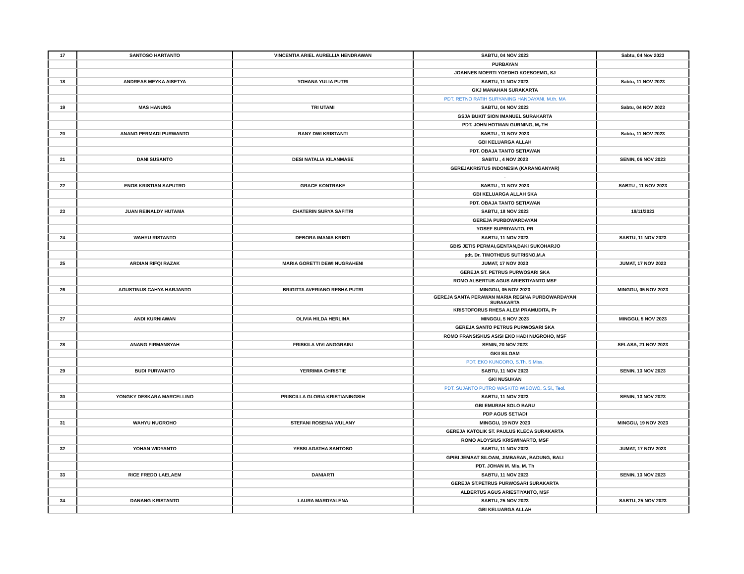| 17 | SANTOSO HARTANTO | VINCENTIA ARIEL AURELLIA HENDRAWAN | SABTU, 04 NOV 2023 | Sabtu, 04 Nov 2023 |
| | | | PURBAYAN | |
| | | | JOANNES MOERTI YOEDHO KOESOEMO, SJ | |
| 18 | ANDREAS MEYKA AISETYA | YOHANA YULIA PUTRI | SABTU, 11 NOV 2023 | Sabtu, 11 NOV 2023 |
| | | | GKJ MANAHAN SURAKARTA | |
| | | | PDT. RETNO RATIH SURYANING HANDAYANI, M.th. MA | |
| 19 | MAS HANUNG | TRI UTAMI | SABTU, 04 NOV 2023 | Sabtu, 04 NOV 2023 |
| | | | GSJA BUKIT SION IMANUEL SURAKARTA | |
| | | | PDT. JOHN HOTMAN GURNING, M,.TH | |
| 20 | ANANG PERMADI PURWANTO | RANY DWI KRISTANTI | SABTU , 11 NOV 2023 | Sabtu, 11 NOV 2023 |
| | | | GBI KELUARGA ALLAH | |
| | | | PDT. OBAJA TANTO SETIAWAN | |
| 21 | DANI SUSANTO | DESI NATALIA KILANMASE | SABTU , 4 NOV 2023 | SENIN, 06 NOV 2023 |
| | | | GEREJAKRISTUS INDONESIA (KARANGANYAR) | |
| | | | - | |
| 22 | ENOS KRISTIAN SAPUTRO | GRACE KONTRAKE | SABTU , 11 NOV 2023 | SABTU , 11 NOV 2023 |
| | | | GBI KELUARGA ALLAH SKA | |
| | | | PDT. OBAJA TANTO SETIAWAN | |
| 23 | JUAN REINALDY HUTAMA | CHATERIN SURYA SAFITRI | SABTU, 18 NOV 2023 | 18/11/2023 |
| | | | GEREJA PURBOWARDAYAN | |
| | | | YOSEF SUPRIYANTO, PR | |
| 24 | WAHYU RISTANTO | DEBORA IMANIA KRISTI | SABTU, 11 NOV 2023 | SABTU, 11 NOV 2023 |
| | | | GBIS JETIS PERMAI,GENTAN,BAKI SUKOHARJO | |
| | | | pdt. Dr. TIMOTHEUS SUTRISNO,M.A | |
| 25 | ARDIAN RIFQI RAZAK | MARIA GORETTI DEWI NUGRAHENI | JUMAT, 17 NOV 2023 | JUMAT, 17 NOV 2023 |
| | | | GEREJA ST. PETRUS PURWOSARI SKA | |
| | | | ROMO ALBERTUS AGUS ARIESTIYANTO MSF | |
| 26 | AGUSTINUS CAHYA HARJANTO | BRIGITTA AVERIANO RESHA PUTRI | MINGGU, 05 NOV 2023 | MINGGU, 05 NOV 2023 |
| | | | GEREJA SANTA PERAWAN MARIA REGINA PURBOWARDAYAN SURAKARTA | |
| | | | KRISTOFORUS RHESA ALEM PRAMUDITA, Pr | |
| 27 | ANDI KURNIAWAN | OLIVIA HILDA HERLINA | MINGGU, 5 NOV 2023 | MINGGU, 5 NOV 2023 |
| | | | GEREJA SANTO PETRUS PURWOSARI SKA | |
| | | | ROMO FRANSISKUS ASISI EKO HADI NUGROHO, MSF | |
| 28 | ANANG FIRMANSYAH | FRISKILA VIVI ANGGRAINI | SENIN, 20 NOV 2023 | SELASA, 21 NOV 2023 |
| | | | GKII SILOAM | |
| | | | PDT. EKO KUNCORO, S.Th. S.Miss. | |
| 29 | BUDI PURWANTO | YERRIMIA CHRISTIE | SABTU, 11 NOV 2023 | SENIN, 13 NOV 2023 |
| | | | GKI NUSUKAN | |
| | | | PDT. SUJANTO PUTRO WASKITO WIBOWO, S.Si., Teol. | |
| 30 | YONGKY DESKARA MARCELLINO | PRISCILLA GLORIA KRISTIANINGSIH | SABTU, 11 NOV 2023 | SENIN, 13 NOV 2023 |
| | | | GBI EMURAH SOLO BARU | |
| | | | PDP AGUS SETIADI | |
| 31 | WAHYU NUGROHO | STEFANI ROSEINA WULANY | MINGGU, 19 NOV 2023 | MINGGU, 19 NOV 2023 |
| | | | GEREJA KATOLIK ST. PAULUS KLECA SURAKARTA | |
| | | | ROMO ALOYSIUS KRISWINARTO, MSF | |
| 32 | YOHAN WIDYANTO | YESSI AGATHA SANTOSO | SABTU, 11 NOV 2023 | JUMAT, 17 NOV 2023 |
| | | | GPIBI JEMAAT SILOAM, JIMBARAN, BADUNG, BALI | |
| | | | PDT. JOHAN M. Mis, M. Th | |
| 33 | RICE FREDO LAELAEM | DANIARTI | SABTU, 11 NOV 2023 | SENIN, 13 NOV 2023 |
| | | | GEREJA ST.PETRUS PURWOSARI SURAKARTA | |
| | | | ALBERTUS AGUS ARIESTIYANTO, MSF | |
| 34 | DANANG KRISTANTO | LAURA MARDYALENA | SABTU, 25 NOV 2023 | SABTU, 25 NOV 2023 |
| | | | GBI KELUARGA ALLAH | |